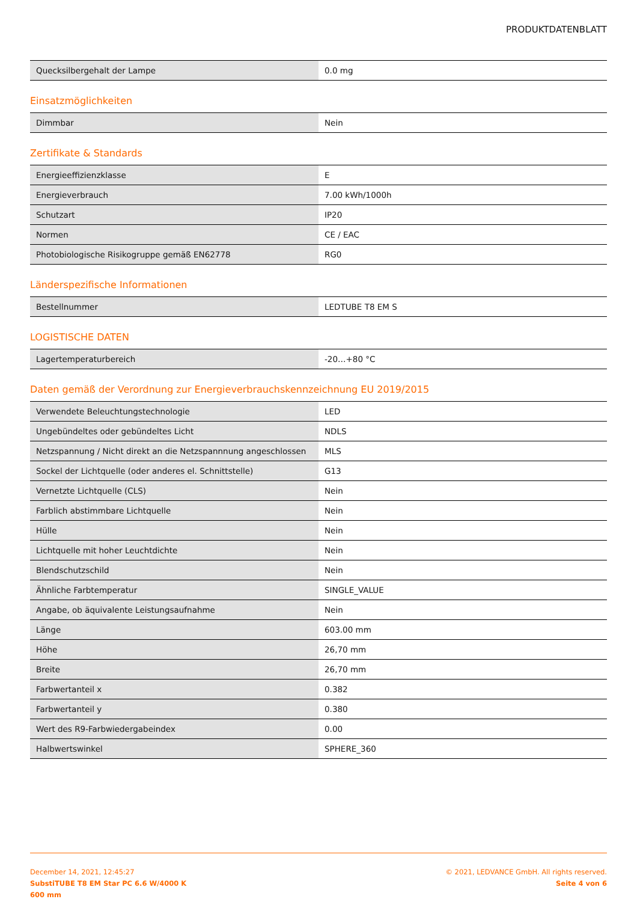PRODUKTDATENBLATT
| Quecksilbergehalt der Lampe | 0.0 mg |
Einsatzmöglichkeiten
| Dimmbar | Nein |
Zertifikate & Standards
| Energieeffizienzklasse | E |
| Energieverbrauch | 7.00 kWh/1000h |
| Schutzart | IP20 |
| Normen | CE / EAC |
| Photobiologische Risikogruppe gemäß EN62778 | RG0 |
Länderspezifische Informationen
| Bestellnummer | LEDTUBE T8 EM S |
LOGISTISCHE DATEN
| Lagertemperaturbereich | -20…+80 °C |
Daten gemäß der Verordnung zur Energieverbrauchskennzeichnung EU 2019/2015
| Verwendete Beleuchtungstechnologie | LED |
| Ungebündeltes oder gebündeltes Licht | NDLS |
| Netzspannung / Nicht direkt an die Netzspannnung angeschlossen | MLS |
| Sockel der Lichtquelle (oder anderes el. Schnittstelle) | G13 |
| Vernetzte Lichtquelle (CLS) | Nein |
| Farblich abstimmbare Lichtquelle | Nein |
| Hülle | Nein |
| Lichtquelle mit hoher Leuchtdichte | Nein |
| Blendschutzschild | Nein |
| Ähnliche Farbtemperatur | SINGLE_VALUE |
| Angabe, ob äquivalente Leistungsaufnahme | Nein |
| Länge | 603.00 mm |
| Höhe | 26,70 mm |
| Breite | 26,70 mm |
| Farbwertanteil x | 0.382 |
| Farbwertanteil y | 0.380 |
| Wert des R9-Farbwiedergabeindex | 0.00 |
| Halbwertswinkel | SPHERE_360 |
December 14, 2021, 12:45:27
SubstiTUBE T8 EM Star PC 6.6 W/4000 K
600 mm
© 2021, LEDVANCE GmbH. All rights reserved.
Seite 4 von 6